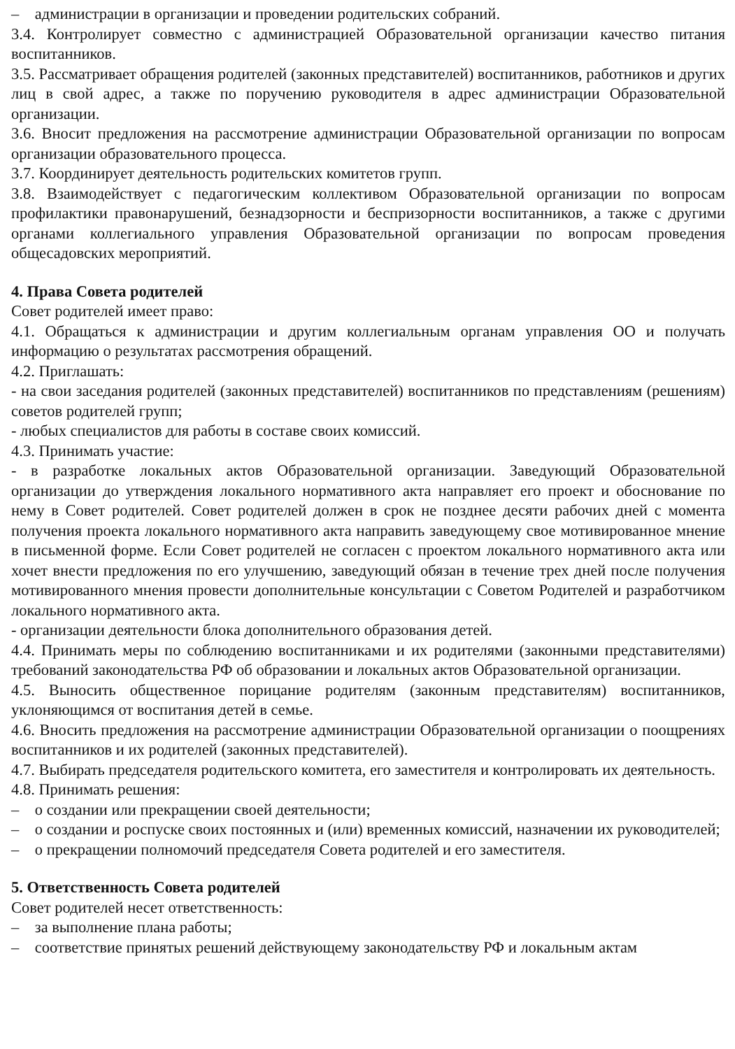– администрации в организации и проведении родительских собраний.
3.4. Контролирует совместно с администрацией Образовательной организации качество питания воспитанников.
3.5. Рассматривает обращения родителей (законных представителей) воспитанников, работников и других лиц в свой адрес, а также по поручению руководителя в адрес администрации Образовательной организации.
3.6. Вносит предложения на рассмотрение администрации Образовательной организации по вопросам организации образовательного процесса.
3.7. Координирует деятельность родительских комитетов групп.
3.8. Взаимодействует с педагогическим коллективом Образовательной организации по вопросам профилактики правонарушений, безнадзорности и беспризорности воспитанников, а также с другими органами коллегиального управления Образовательной организации по вопросам проведения общесадовских мероприятий.
4. Права Совета родителей
Совет родителей имеет право:
4.1. Обращаться к администрации и другим коллегиальным органам управления ОО и получать информацию о результатах рассмотрения обращений.
4.2. Приглашать:
- на свои заседания родителей (законных представителей) воспитанников по представлениям (решениям) советов родителей групп;
- любых специалистов для работы в составе своих комиссий.
4.3. Принимать участие:
- в разработке локальных актов Образовательной организации. Заведующий Образовательной организации до утверждения локального нормативного акта направляет его проект и обоснование по нему в Совет родителей. Совет родителей должен в срок не позднее десяти рабочих дней с момента получения проекта локального нормативного акта направить заведующему свое мотивированное мнение в письменной форме. Если Совет родителей не согласен с проектом локального нормативного акта или хочет внести предложения по его улучшению, заведующий обязан в течение трех дней после получения мотивированного мнения провести дополнительные консультации с Советом Родителей и разработчиком локального нормативного акта.
- организации деятельности блока дополнительного образования детей.
4.4. Принимать меры по соблюдению воспитанниками и их родителями (законными представителями) требований законодательства РФ об образовании и локальных актов Образовательной организации.
4.5. Выносить общественное порицание родителям (законным представителям) воспитанников, уклоняющимся от воспитания детей в семье.
4.6. Вносить предложения на рассмотрение администрации Образовательной организации о поощрениях воспитанников и их родителей (законных представителей).
4.7. Выбирать председателя родительского комитета, его заместителя и контролировать их деятельность.
4.8. Принимать решения:
– о создании или прекращении своей деятельности;
– о создании и роспуске своих постоянных и (или) временных комиссий, назначении их руководителей;
– о прекращении полномочий председателя Совета родителей и его заместителя.
5. Ответственность Совета родителей
Совет родителей несет ответственность:
– за выполнение плана работы;
– соответствие принятых решений действующему законодательству РФ и локальным актам